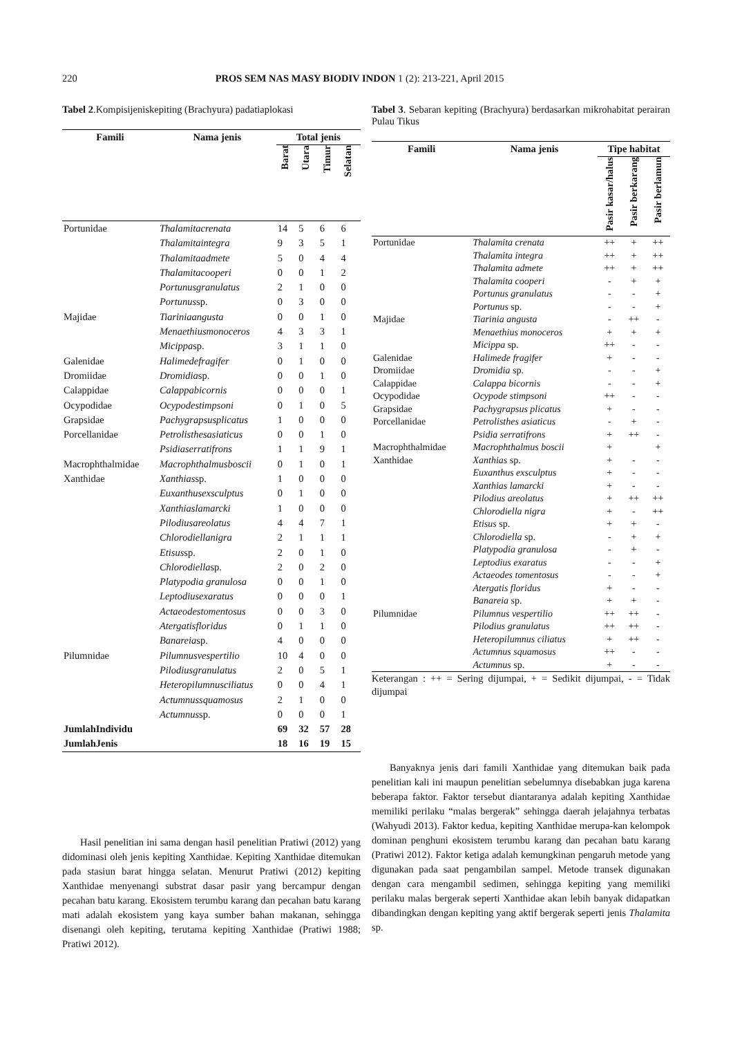220 PROS SEM NAS MASY BIODIV INDON 1 (2): 213-221, April 2015
Tabel 2.Kompisijeniskepiting (Brachyura) padatiaplokasi
| Famili | Nama jenis | Total jenis | | | |
| --- | --- | --- | --- | --- | --- |
| | | Barat | Utara | Timur | Selatan |
| Portunidae | Thalamitacrenata | 14 | 5 | 6 | 6 |
| | Thalamitaintegra | 9 | 3 | 5 | 1 |
| | Thalamitaadmete | 5 | 0 | 4 | 4 |
| | Thalamitacooperi | 0 | 0 | 1 | 2 |
| | Portunusgranulatus | 2 | 1 | 0 | 0 |
| | Portunus sp. | 0 | 3 | 0 | 0 |
| Majidae | Tiariniaangusta | 0 | 0 | 1 | 0 |
| | Menaethiusmonoceros | 4 | 3 | 3 | 1 |
| | Micippa sp. | 3 | 1 | 1 | 0 |
| Galenidae | Halimedefragifer | 0 | 1 | 0 | 0 |
| Dromiidae | Dromidia sp. | 0 | 0 | 1 | 0 |
| Calappidae | Calappabicornis | 0 | 0 | 0 | 1 |
| Ocypodidae | Ocypodestimpsoni | 0 | 1 | 0 | 5 |
| Grapsidae | Pachygrapsusplicatus | 1 | 0 | 0 | 0 |
| Porcellanidae | Petrolisthesasiaticus | 0 | 0 | 1 | 0 |
| | Psidiaserratifrons | 1 | 1 | 9 | 1 |
| Macrophthalmidae | Macrophthalmusboscii | 0 | 1 | 0 | 1 |
| Xanthidae | Xanthias sp. | 1 | 0 | 0 | 0 |
| | Euxanthusexsculptus | 0 | 1 | 0 | 0 |
| | Xanthiaslamarcki | 1 | 0 | 0 | 0 |
| | Pilodiusareolatus | 4 | 4 | 7 | 1 |
| | Chlorodiellanigra | 2 | 1 | 1 | 1 |
| | Etisus sp. | 2 | 0 | 1 | 0 |
| | Chlorodiella sp. | 2 | 0 | 2 | 0 |
| | Platypodia granulosa | 0 | 0 | 1 | 0 |
| | Leptodiusexaratus | 0 | 0 | 0 | 1 |
| | Actaeodestomentosus | 0 | 0 | 3 | 0 |
| | Atergatisfloridus | 0 | 1 | 1 | 0 |
| | Banareia sp. | 4 | 0 | 0 | 0 |
| Pilumnidae | Pilumnusvespertilio | 10 | 4 | 0 | 0 |
| | Pilodiusgranulatus | 2 | 0 | 5 | 1 |
| | Heteropilumnusciliatus | 0 | 0 | 4 | 1 |
| | Actumnussquamosus | 2 | 1 | 0 | 0 |
| | Actumnus sp. | 0 | 0 | 0 | 1 |
| JumlahIndividu | | 69 | 32 | 57 | 28 |
| JumlahJenis | | 18 | 16 | 19 | 15 |
Hasil penelitian ini sama dengan hasil penelitian Pratiwi (2012) yang didominasi oleh jenis kepiting Xanthidae. Kepiting Xanthidae ditemukan pada stasiun barat hingga selatan. Menurut Pratiwi (2012) kepiting Xanthidae menyenangi substrat dasar pasir yang bercampur dengan pecahan batu karang. Ekosistem terumbu karang dan pecahan batu karang mati adalah ekosistem yang kaya sumber bahan makanan, sehingga disenangi oleh kepiting, terutama kepiting Xanthidae (Pratiwi 1988; Pratiwi 2012).
Tabel 3. Sebaran kepiting (Brachyura) berdasarkan mikrohabitat perairan Pulau Tikus
| Famili | Nama jenis | Tipe habitat | | |
| --- | --- | --- | --- | --- |
| | | Pasir kasar/halus | Pasir berkarang | Pasir berlamun |
| Portunidae | Thalamita crenata | ++ | + | ++ |
| | Thalamita integra | ++ | + | ++ |
| | Thalamita admete | ++ | + | ++ |
| | Thalamita cooperi | - | + | + |
| | Portunus granulatus | - | - | + |
| | Portunus sp. | - | - | + |
| Majidae | Tiarinia angusta | - | ++ | - |
| | Menaethius monoceros | + | + | + |
| | Micippa sp. | ++ | - | - |
| Galenidae | Halimede fragifer | + | - | - |
| Dromiidae | Dromidia sp. | - | - | + |
| Calappidae | Calappa bicornis | - | - | + |
| Ocypodidae | Ocypode stimpsoni | ++ | - | - |
| Grapsidae | Pachygrapsus plicatus | + | - | - |
| Porcellanidae | Petrolisthes asiaticus | - | + | - |
| | Psidia serratifrons | + | ++ | - |
| Macrophthalmidae | Macrophthalmus boscii | + | | + |
| Xanthidae | Xanthias sp. | + | - | - |
| | Euxanthus exsculptus | + | - | - |
| | Xanthias lamarcki | + | - | - |
| | Pilodius areolatus | + | ++ | ++ |
| | Chlorodiella nigra | + | - | ++ |
| | Etisus sp. | + | + | - |
| | Chlorodiella sp. | - | + | + |
| | Platypodia granulosa | - | + | - |
| | Leptodius exaratus | - | - | + |
| | Actaeodes tomentosus | - | - | + |
| | Atergatis floridus | + | - | - |
| | Banareia sp. | + | + | - |
| Pilumnidae | Pilumnus vespertilio | ++ | ++ | - |
| | Pilodius granulatus | ++ | ++ | - |
| | Heteropilumnus ciliatus | + | ++ | - |
| | Actumnus squamosus | ++ | - | - |
| | Actumnus sp. | + | - | - |
Keterangan : ++ = Sering dijumpai, + = Sedikit dijumpai, - = Tidak dijumpai
Banyaknya jenis dari famili Xanthidae yang ditemukan baik pada penelitian kali ini maupun penelitian sebelumnya disebabkan juga karena beberapa faktor. Faktor tersebut diantaranya adalah kepiting Xanthidae memiliki perilaku “malas bergerak” sehingga daerah jelajahnya terbatas (Wahyudi 2013). Faktor kedua, kepiting Xanthidae merupa-kan kelompok dominan penghuni ekosistem terumbu karang dan pecahan batu karang (Pratiwi 2012). Faktor ketiga adalah kemungkinan pengaruh metode yang digunakan pada saat pengambilan sampel. Metode transek digunakan dengan cara mengambil sedimen, sehingga kepiting yang memiliki perilaku malas bergerak seperti Xanthidae akan lebih banyak didapatkan dibandingkan dengan kepiting yang aktif bergerak seperti jenis Thalamita sp.